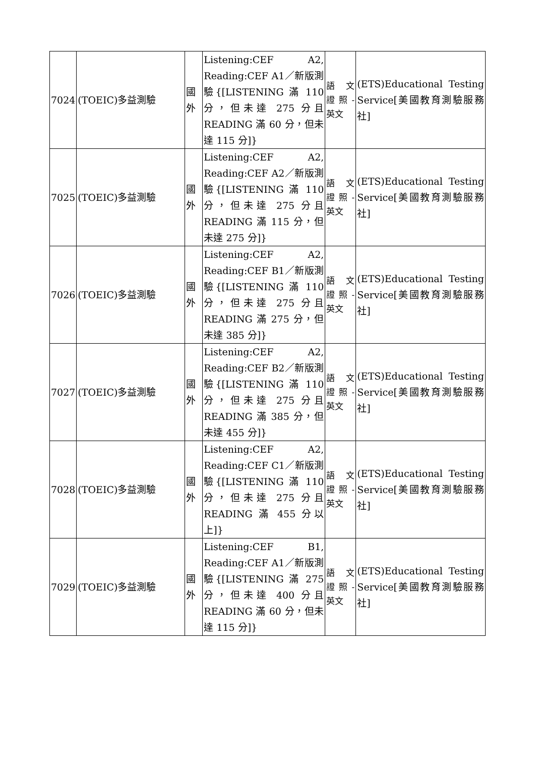| 7024 | (TOEIC)多益測驗 | 國外 | Listening:CEF A2, Reading:CEF A1／新版測驗{[LISTENING 滿 110 分，但未達 275 分且 READING 滿 60 分，但未達 115 分]} | 語 文證照-英文 | (ETS)Educational Testing Service[美國教育測驗服務社] |
| 7025 | (TOEIC)多益測驗 | 國外 | Listening:CEF A2, Reading:CEF A2／新版測驗{[LISTENING 滿 110 分，但未達 275 分且 READING 滿 115 分，但未達 275 分]} | 語 文證照-英文 | (ETS)Educational Testing Service[美國教育測驗服務社] |
| 7026 | (TOEIC)多益測驗 | 國外 | Listening:CEF A2, Reading:CEF B1／新版測驗{[LISTENING 滿 110 分，但未達 275 分且 READING 滿 275 分，但未達 385 分]} | 語 文證照-英文 | (ETS)Educational Testing Service[美國教育測驗服務社] |
| 7027 | (TOEIC)多益測驗 | 國外 | Listening:CEF A2, Reading:CEF B2／新版測驗{[LISTENING 滿 110 分，但未達 275 分且 READING 滿 385 分，但未達 455 分]} | 語 文證照-英文 | (ETS)Educational Testing Service[美國教育測驗服務社] |
| 7028 | (TOEIC)多益測驗 | 國外 | Listening:CEF A2, Reading:CEF C1／新版測驗{[LISTENING 滿 110 分，但未達 275 分且 READING 滿 455 分以上]} | 語 文證照-英文 | (ETS)Educational Testing Service[美國教育測驗服務社] |
| 7029 | (TOEIC)多益測驗 | 國外 | Listening:CEF B1, Reading:CEF A1／新版測驗{[LISTENING 滿 275 分，但未達 400 分且 READING 滿 60 分，但未達 115 分]} | 語 文證照-英文 | (ETS)Educational Testing Service[美國教育測驗服務社] |